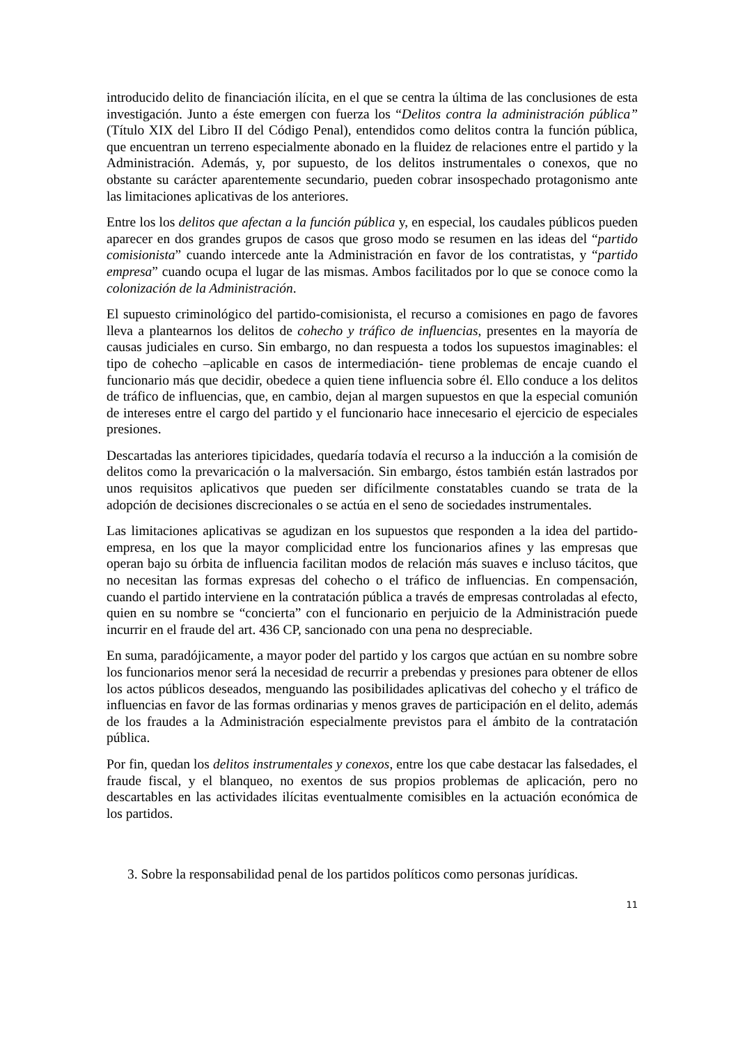introducido delito de financiación ilícita, en el que se centra la última de las conclusiones de esta investigación. Junto a éste emergen con fuerza los “Delitos contra la administración pública” (Título XIX del Libro II del Código Penal), entendidos como delitos contra la función pública, que encuentran un terreno especialmente abonado en la fluidez de relaciones entre el partido y la Administración. Además, y, por supuesto, de los delitos instrumentales o conexos, que no obstante su carácter aparentemente secundario, pueden cobrar insospechado protagonismo ante las limitaciones aplicativas de los anteriores.
Entre los los delitos que afectan a la función pública y, en especial, los caudales públicos pueden aparecer en dos grandes grupos de casos que groso modo se resumen en las ideas del “partido comisionista” cuando intercede ante la Administración en favor de los contratistas, y “partido empresa” cuando ocupa el lugar de las mismas. Ambos facilitados por lo que se conoce como la colonización de la Administración.
El supuesto criminológico del partido-comisionista, el recurso a comisiones en pago de favores lleva a plantearnos los delitos de cohecho y tráfico de influencias, presentes en la mayoría de causas judiciales en curso. Sin embargo, no dan respuesta a todos los supuestos imaginables: el tipo de cohecho –aplicable en casos de intermediación- tiene problemas de encaje cuando el funcionario más que decidir, obedece a quien tiene influencia sobre él. Ello conduce a los delitos de tráfico de influencias, que, en cambio, dejan al margen supuestos en que la especial comunión de intereses entre el cargo del partido y el funcionario hace innecesario el ejercicio de especiales presiones.
Descartadas las anteriores tipicidades, quedaría todavía el recurso a la inducción a la comisión de delitos como la prevaricación o la malversación. Sin embargo, éstos también están lastrados por unos requisitos aplicativos que pueden ser difícilmente constatables cuando se trata de la adopción de decisiones discrecionales o se actúa en el seno de sociedades instrumentales.
Las limitaciones aplicativas se agudizan en los supuestos que responden a la idea del partido-empresa, en los que la mayor complicidad entre los funcionarios afines y las empresas que operan bajo su órbita de influencia facilitan modos de relación más suaves e incluso tácitos, que no necesitan las formas expresas del cohecho o el tráfico de influencias. En compensación, cuando el partido interviene en la contratación pública a través de empresas controladas al efecto, quien en su nombre se “concierta” con el funcionario en perjuicio de la Administración puede incurrir en el fraude del art. 436 CP, sancionado con una pena no despreciable.
En suma, paradójicamente, a mayor poder del partido y los cargos que actúan en su nombre sobre los funcionarios menor será la necesidad de recurrir a prebendas y presiones para obtener de ellos los actos públicos deseados, menguando las posibilidades aplicativas del cohecho y el tráfico de influencias en favor de las formas ordinarias y menos graves de participación en el delito, además de los fraudes a la Administración especialmente previstos para el ámbito de la contratación pública.
Por fin, quedan los delitos instrumentales y conexos, entre los que cabe destacar las falsedades, el fraude fiscal, y el blanqueo, no exentos de sus propios problemas de aplicación, pero no descartables en las actividades ilícitas eventualmente comisibles en la actuación económica de los partidos.
3. Sobre la responsabilidad penal de los partidos políticos como personas jurídicas.
11